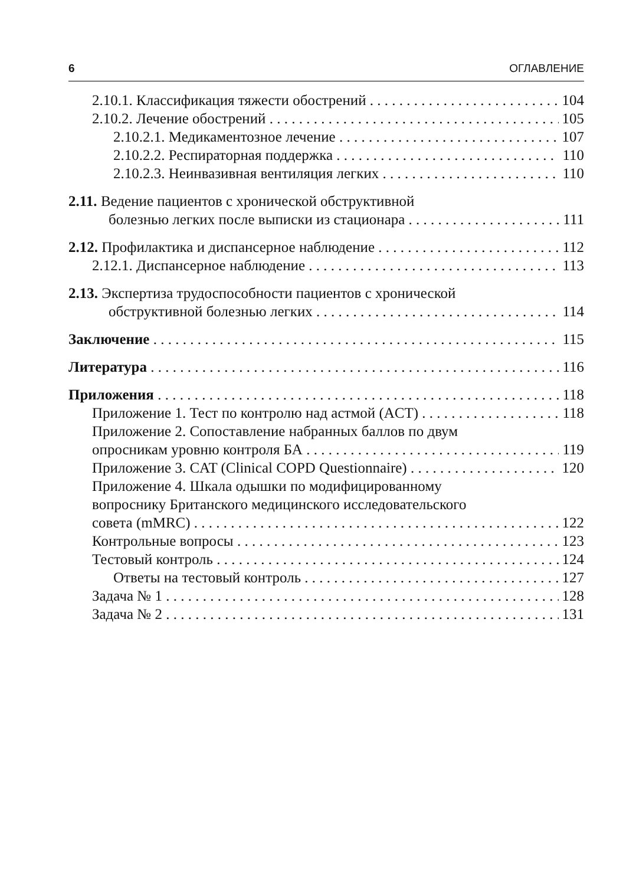6 ОГЛАВЛЕНИЕ
2.10.1. Классификация тяжести обострений 104
2.10.2. Лечение обострений 105
2.10.2.1. Медикаментозное лечение 107
2.10.2.2. Респираторная поддержка 110
2.10.2.3. Неинвазивная вентиляция легких 110
2.11. Ведение пациентов с хронической обструктивной
болезнью легких после выписки из стационара 111
2.12. Профилактика и диспансерное наблюдение 112
2.12.1. Диспансерное наблюдение 113
2.13. Экспертиза трудоспособности пациентов с хронической
обструктивной болезнью легких 114
Заключение 115
Литература 116
Приложения 118
Приложение 1. Тест по контролю над астмой (ACT) 118
Приложение 2. Сопоставление набранных баллов по двум
опросникам уровню контроля БА 119
Приложение 3. CAT (Clinical COPD Questionnaire) 120
Приложение 4. Шкала одышки по модифицированному
вопроснику Британского медицинского исследовательского
совета (mMRC) 122
Контрольные вопросы 123
Тестовый контроль 124
Ответы на тестовый контроль 127
Задача № 1 128
Задача № 2 131